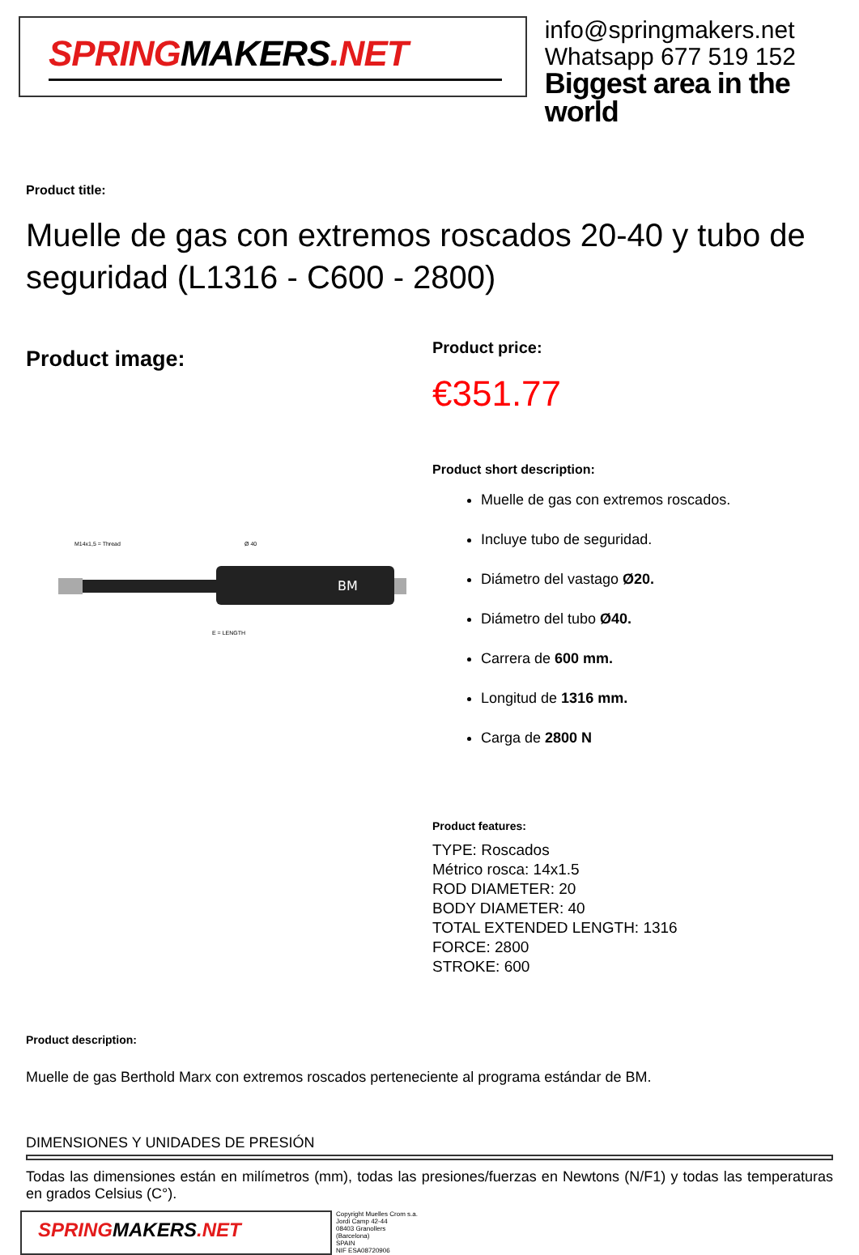SPRINGMAKERS.NET
info@springmakers.net
Whatsapp 677 519 152
Biggest area in the world
Product title:
Muelle de gas con extremos roscados 20-40 y tubo de seguridad (L1316 - C600 - 2800)
Product image:
BM
M14x1,5 = Thread
Ø 40
E = LENGTH
Product price:
€351.77
Product short description:
Muelle de gas con extremos roscados.
Incluye tubo de seguridad.
Diámetro del vastago Ø20.
Diámetro del tubo Ø40.
Carrera de 600 mm.
Longitud de 1316 mm.
Carga de 2800 N
Product features:
TYPE: Roscados
Métrico rosca: 14x1.5
ROD DIAMETER: 20
BODY DIAMETER: 40
TOTAL EXTENDED LENGTH: 1316
FORCE: 2800
STROKE: 600
Product description:
Muelle de gas Berthold Marx con extremos roscados perteneciente al programa estándar de BM.
DIMENSIONES Y UNIDADES DE PRESIÓN
Todas las dimensiones están en milímetros (mm), todas las presiones/fuerzas en Newtons (N/F1) y todas las temperaturas en grados Celsius (C°).
SPRINGMAKERS.NET
Copyright Muelles Crom s.a.
Jordi Camp 42-44
08403 Granollers
(Barcelona)
SPAIN
NIF ESA08720906